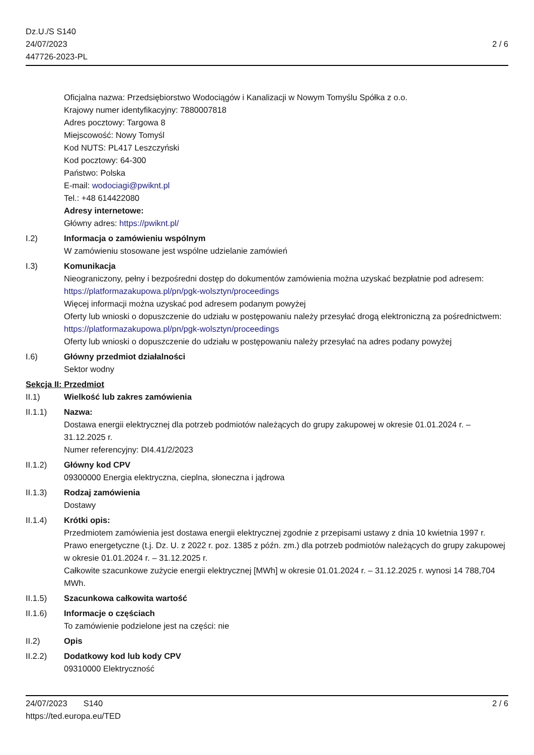Dz.U./S S140
24/07/2023
447726-2023-PL
2 / 6
Oficjalna nazwa: Przedsiębiorstwo Wodociągów i Kanalizacji w Nowym Tomyślu Spółka z o.o.
Krajowy numer identyfikacyjny: 7880007818
Adres pocztowy: Targowa 8
Miejscowość: Nowy Tomyśl
Kod NUTS: PL417 Leszczyński
Kod pocztowy: 64-300
Państwo: Polska
E-mail: wodociagi@pwiknt.pl
Tel.: +48 614422080
Adresy internetowe:
Główny adres: https://pwiknt.pl/
I.2) Informacja o zamówieniu wspólnym
W zamówieniu stosowane jest wspólne udzielanie zamówień
I.3) Komunikacja
Nieograniczony, pełny i bezpośredni dostęp do dokumentów zamówienia można uzyskać bezpłatnie pod adresem: https://platformazakupowa.pl/pn/pgk-wolsztyn/proceedings
Więcej informacji można uzyskać pod adresem podanym powyżej
Oferty lub wnioski o dopuszczenie do udziału w postępowaniu należy przesyłać drogą elektroniczną za pośrednictwem: https://platformazakupowa.pl/pn/pgk-wolsztyn/proceedings
Oferty lub wnioski o dopuszczenie do udziału w postępowaniu należy przesyłać na adres podany powyżej
I.6) Główny przedmiot działalności
Sektor wodny
Sekcja II: Przedmiot
II.1) Wielkość lub zakres zamówienia
II.1.1) Nazwa:
Dostawa energii elektrycznej dla potrzeb podmiotów należących do grupy zakupowej w okresie 01.01.2024 r. – 31.12.2025 r.
Numer referencyjny: DI4.41/2/2023
II.1.2) Główny kod CPV
09300000 Energia elektryczna, cieplna, słoneczna i jądrowa
II.1.3) Rodzaj zamówienia
Dostawy
II.1.4) Krótki opis:
Przedmiotem zamówienia jest dostawa energii elektrycznej zgodnie z przepisami ustawy z dnia 10 kwietnia 1997 r. Prawo energetyczne (t.j. Dz. U. z 2022 r. poz. 1385 z późn. zm.) dla potrzeb podmiotów należących do grupy zakupowej w okresie 01.01.2024 r. – 31.12.2025 r.
Całkowite szacunkowe zużycie energii elektrycznej [MWh] w okresie 01.01.2024 r. – 31.12.2025 r. wynosi 14 788,704 MWh.
II.1.5) Szacunkowa całkowita wartość
II.1.6) Informacje o częściach
To zamówienie podzielone jest na części: nie
II.2) Opis
II.2.2) Dodatkowy kod lub kody CPV
09310000 Elektryczność
24/07/2023 S140
https://ted.europa.eu/TED
2 / 6